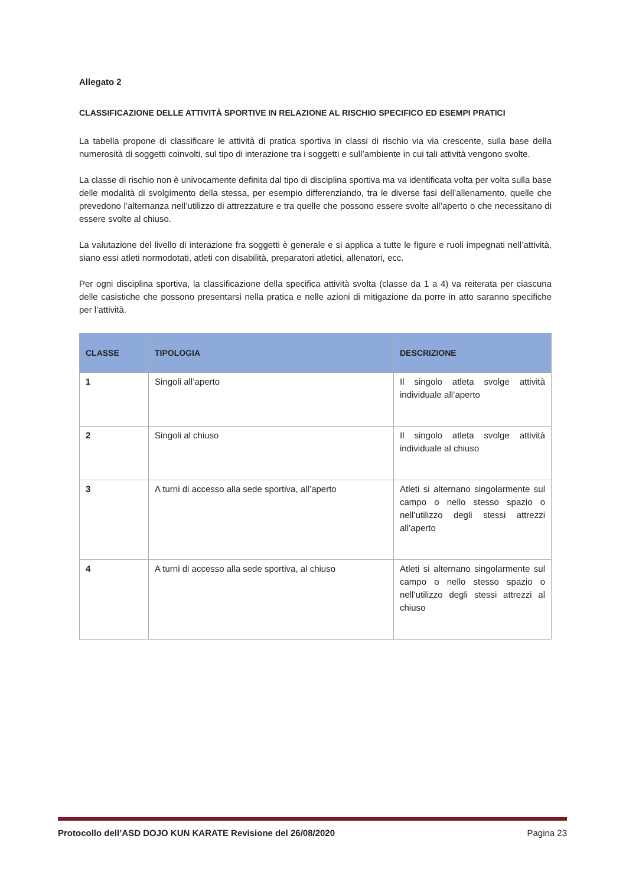Allegato 2
CLASSIFICAZIONE DELLE ATTIVITÀ SPORTIVE IN RELAZIONE AL RISCHIO SPECIFICO ED ESEMPI PRATICI
La tabella propone di classificare le attività di pratica sportiva in classi di rischio via via crescente, sulla base della numerosità di soggetti coinvolti, sul tipo di interazione tra i soggetti e sull’ambiente in cui tali attività vengono svolte.
La classe di rischio non è univocamente definita dal tipo di disciplina sportiva ma va identificata volta per volta sulla base delle modalità di svolgimento della stessa, per esempio differenziando, tra le diverse fasi dell’allenamento, quelle che prevedono l’alternanza nell’utilizzo di attrezzature e tra quelle che possono essere svolte all’aperto o che necessitano di essere svolte al chiuso.
La valutazione del livello di interazione fra soggetti è generale e si applica a tutte le figure e ruoli impegnati nell’attività, siano essi atleti normodotati, atleti con disabilità, preparatori atletici, allenatori, ecc.
Per ogni disciplina sportiva, la classificazione della specifica attività svolta (classe da 1 a 4) va reiterata per ciascuna delle casistiche che possono presentarsi nella pratica e nelle azioni di mitigazione da porre in atto saranno specifiche per l’attività.
| CLASSE | TIPOLOGIA | DESCRIZIONE |
| --- | --- | --- |
| 1 | Singoli all’aperto | Il singolo atleta svolge attività individuale all’aperto |
| 2 | Singoli al chiuso | Il singolo atleta svolge attività individuale al chiuso |
| 3 | A turni di accesso alla sede sportiva, all’aperto | Atleti si alternano singolarmente sul campo o nello stesso spazio o nell’utilizzo degli stessi attrezzi all’aperto |
| 4 | A turni di accesso alla sede sportiva, al chiuso | Atleti si alternano singolarmente sul campo o nello stesso spazio o nell’utilizzo degli stessi attrezzi al chiuso |
Protocollo dell’ASD DOJO KUN KARATE Revisione del 26/08/2020 Pagina 23